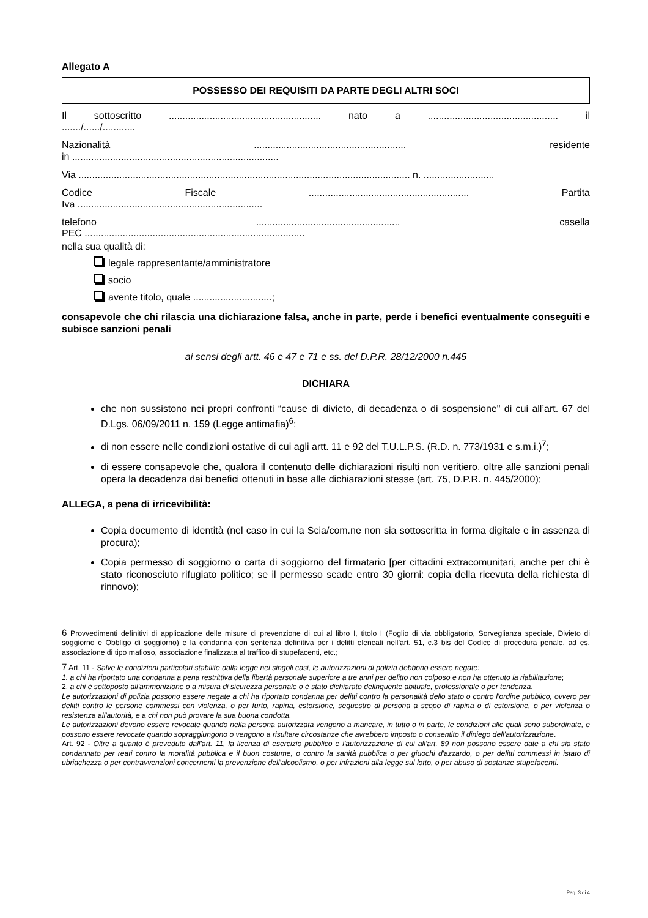Allegato A
POSSESSO DEI REQUISITI DA PARTE DEGLI ALTRI SOCI
Il sottoscritto ........................................................ nato a ................................................ il
......./....../............
Nazionalità ........................................................ residente
in ............................................................................
Via .......................................................................................................................... n. ..........................
Codice Fiscale ........................................................... Partita
Iva ....................................................................
telefono ..................................................... casella
PEC .................................................................................
nella sua qualità di:
legale rappresentante/amministratore
socio
avente titolo, quale .............................;
consapevole che chi rilascia una dichiarazione falsa, anche in parte, perde i benefici eventualmente conseguiti e subisce sanzioni penali
ai sensi degli artt. 46 e 47 e 71 e ss. del D.P.R. 28/12/2000 n.445
DICHIARA
che non sussistono nei propri confronti “cause di divieto, di decadenza o di sospensione" di cui all’art. 67 del D.Lgs. 06/09/2011 n. 159 (Legge antimafia)<sup>6</sup>;
di non essere nelle condizioni ostative di cui agli artt. 11 e 92 del T.U.L.P.S. (R.D. n. 773/1931 e s.m.i.)<sup>7</sup>;
di essere consapevole che, qualora il contenuto delle dichiarazioni risulti non veritiero, oltre alle sanzioni penali opera la decadenza dai benefici ottenuti in base alle dichiarazioni stesse (art. 75, D.P.R. n. 445/2000);
ALLEGA, a pena di irricevibilità:
Copia documento di identità (nel caso in cui la Scia/com.ne non sia sottoscritta in forma digitale e in assenza di procura);
Copia permesso di soggiorno o carta di soggiorno del firmatario [per cittadini extracomunitari, anche per chi è stato riconosciuto rifugiato politico; se il permesso scade entro 30 giorni: copia della ricevuta della richiesta di rinnovo);
6 Provvedimenti definitivi di applicazione delle misure di prevenzione di cui al libro I, titolo I (Foglio di via obbligatorio, Sorveglianza speciale, Divieto di soggiorno e Obbligo di soggiorno) e la condanna con sentenza definitiva per i delitti elencati nell’art. 51, c.3 bis del Codice di procedura penale, ad es. associazione di tipo mafioso, associazione finalizzata al traffico di stupefacenti, etc.;
7 Art. 11 - Salve le condizioni particolari stabilite dalla legge nei singoli casi, le autorizzazioni di polizia debbono essere negate:
1. a chi ha riportato una condanna a pena restrittiva della libertà personale superiore a tre anni per delitto non colposo e non ha ottenuto la riabilitazione;
2. a chi è sottoposto all'ammonizione o a misura di sicurezza personale o è stato dichiarato delinquente abituale, professionale o per tendenza.
Le autorizzazioni di polizia possono essere negate a chi ha riportato condanna per delitti contro la personalità dello stato o contro l'ordine pubblico, ovvero per delitti contro le persone commessi con violenza, o per furto, rapina, estorsione, sequestro di persona a scopo di rapina o di estorsione, o per violenza o resistenza all'autorità, e a chi non può provare la sua buona condotta.
Le autorizzazioni devono essere revocate quando nella persona autorizzata vengono a mancare, in tutto o in parte, le condizioni alle quali sono subordinate, e possono essere revocate quando sopraggiungono o vengono a risultare circostanze che avrebbero imposto o consentito il diniego dell’autorizzazione.
Art. 92 - Oltre a quanto è preveduto dall'art. 11, la licenza di esercizio pubblico e l'autorizzazione di cui all'art. 89 non possono essere date a chi sia stato condannato per reati contro la moralità pubblica e il buon costume, o contro la sanità pubblica o per giuochi d'azzardo, o per delitti commessi in istato di ubriachezza o per contravvenzioni concernenti la prevenzione dell'alcoolismo, o per infrazioni alla legge sul lotto, o per abuso di sostanze stupefacenti.
Pag. 3 di 4